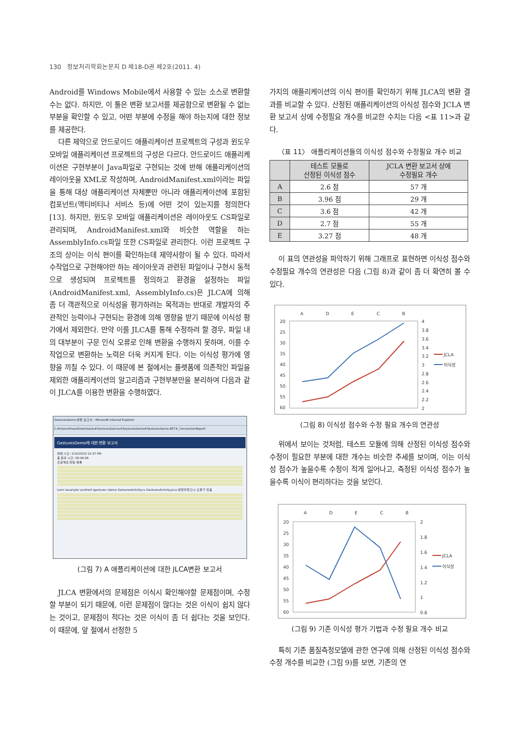130 정보처리학회논문지 D 제18-D권 제2호(2011. 4)
Android를 Windows Mobile에서 사용할 수 있는 소스로 변환할 수는 없다. 하지만, 이 툴은 변환 보고서를 제공함으로 변환될 수 없는 부분을 확인할 수 있고, 어떤 부분에 수정을 해야 하는지에 대한 정보를 제공한다.
다른 제약으로 안드로이드 애플리케이션 프로젝트의 구성과 윈도우 모바일 애플리케이션 프로젝트의 구성은 다르다. 안드로이드 애플리케이션은 구현부분이 Java파일로 구현되는 것에 반해 애플리케이션의 레이아웃을 XML로 작성하며, AndroidManifest.xml이라는 파일을 통해 대상 애플리케이션 자체뿐만 아니라 애플리케이션에 포함된 컴포넌트(액티비티나 서비스 등)에 어떤 것이 있는지를 정의한다[13]. 하지만, 윈도우 모바일 애플리케이션은 레이아웃도 CS파일로 관리되며, AndroidManifest.xml와 비슷한 역할을 하는 AssemblyInfo.cs파일 또한 CS파일로 관리한다. 이런 프로젝트 구조의 상이는 이식 편이를 확인하는데 제약사항이 될 수 있다. 따라서 수작업으로 구현해야만 하는 레이아웃과 관련된 파일이나 구현시 동적으로 생성되며 프로젝트를 정의하고 환경을 설정하는 파일(AndroidManifest.xml, AssemblyInfo.cs)은 JLCA에 의해 좀 더 객관적으로 이식성을 평가하려는 목적과는 반대로 개발자의 주관적인 능력이나 구현되는 환경에 의해 영향을 받기 때문에 이식성 평가에서 제외한다. 만약 이를 JLCA를 통해 수정하려 할 경우, 파일 내의 대부분이 구문 인식 오류로 인해 변환을 수행하지 못하며, 이를 수작업으로 변환하는 노력은 더욱 커지게 된다. 이는 이식성 평가에 영향을 끼칠 수 있다. 이 때문에 본 절에서는 플랫폼에 의존적인 파일을 제외한 애플리케이션의 알고리즘과 구현부분만을 분리하여 다음과 같이 JLCA를 이용한 변환을 수행하였다.
GesturesDemo 변환 보고서 - Microsoft Internet Explorer
C:#Users#hae#Downloads#GesturesDemos#GesturesDemo#GesturesDemo.NET#_ConversionReport
GesturesDemo에 대한 변환 보고서
변환 시간: 5/10/2010 10:37 PM
총 경과 시간: 00:00:06
프로젝트 파일 목록
\com \example \android \gestures \demo GesturesActivity.cs GesturesActivity.java 변환되었으나 오류가 있음
(그림 7) A 애플리케이션에 대한 JLCA변환 보고서
JLCA 변환에서의 문제점은 이식시 확인해야할 문제점이며, 수정할 부분이 되기 때문에, 이런 문제점이 많다는 것은 이식이 쉽지 않다는 것이고, 문제점이 적다는 것은 이식이 좀 더 쉽다는 것을 보인다. 이 때문에, 앞 절에서 선정한 5
가지의 애플리케이션의 이식 편이를 확인하기 위해 JLCA의 변환 결과를 비교할 수 있다. 산정된 애플리케이션의 이식성 점수와 JCLA 변환 보고서 상에 수정필요 개수를 비교한 수치는 다음 <표 11>과 같다.
〈표 11〉 애플리케이션들의 이식성 점수와 수정필요 개수 비교
| | 테스트 모듈로 산정된 이식성 점수 | JCLA 변환 보고서 상에 수정필요 개수 |
| --- | --- | --- |
| A | 2.6 점 | 57 개 |
| B | 3.96 점 | 29 개 |
| C | 3.6 점 | 42 개 |
| D | 2.7 점 | 55 개 |
| E | 3.27 점 | 48 개 |
이 표의 연관성을 파악하기 위해 그래프로 표현하면 이식성 점수와 수정필요 개수의 연관성은 다음 (그림 8)과 같이 좀 더 확연히 볼 수 있다.
A
D
E
C
B
20
25
30
35
40
45
50
55
60
4
3.8
3.6
3.4
3.2
3
2.8
2.6
2.4
2.2
2
JCLA
이식성
(그림 8) 이식성 점수와 수정 필요 개수의 연관성
위에서 보이는 것처럼, 테스트 모듈에 의해 산정된 이식성 점수와 수정이 필요한 부분에 대한 개수는 비슷한 추세를 보이며, 이는 이식성 점수가 높을수록 수정이 적게 일어나고, 측정된 이식성 점수가 높을수록 이식이 편리하다는 것을 보인다.
A
D
E
C
B
20
25
30
35
40
45
50
55
60
2
1.8
1.6
1.4
1.2
1
0.8
JCLA
이식성
(그림 9) 기존 이식성 평가 기법과 수정 필요 개수 비교
특히 기존 품질측정모델에 관한 연구에 의해 산정된 이식성 점수와 수정 개수를 비교한 (그림 9)를 보면, 기존의 연